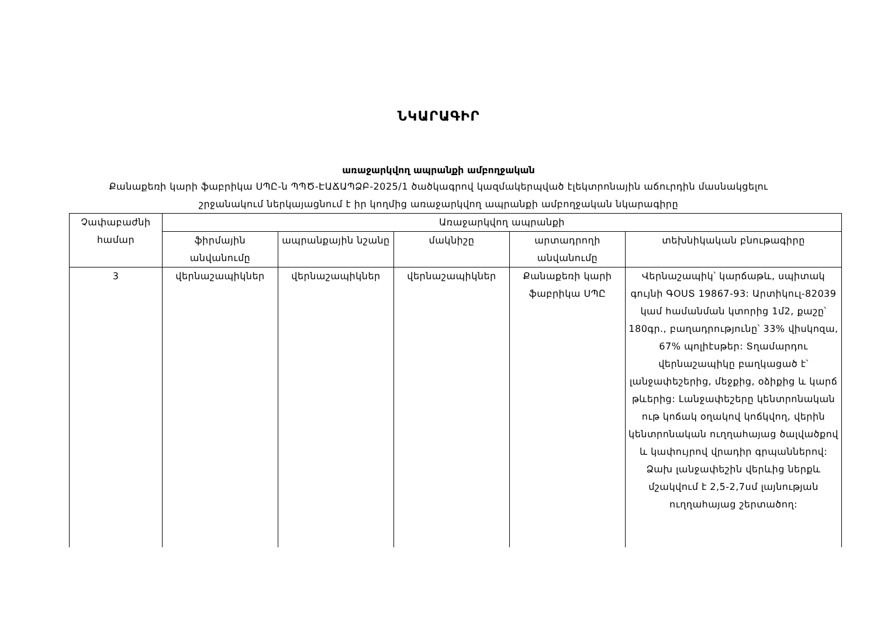ՆԿԱՐԱԳԻՐ
առաջարկվող ապրանքի ամբողջական
Քանաքեռի կարի ֆաբրիկա ՍՊԸ-ն ՊՊԾ-ԷԱՃԱՊՁԲ-2025/1 ծածկագրով կազմակերպված էլեկտրոնային աճուրդին մասնակցելու
շրջանակում ներկայացնում է իր կողմից առաջարկվող ապրանքի ամբողջական նկարագիրը
| Չափաբաժնի համար | Առաջարկվող ապրանքի | | | | |
| --- | --- | --- | --- | --- | --- |
| | ֆիրմային անվանումը | ապրանքային նշանը | մակնիշը | արտադրողի անվանումը | տեխնիկական բնութագիրը |
| 3 | վերնաշապիկներ | վերնաշապիկներ | վերնաշապիկներ | Քանաքեռի կարի ֆաբրիկա ՍՊԸ | Վերնաշապիկ՝ կարճաթև, սպիտակ գույնի ԳՕՍՏ 19867-93: Արտիկուլ-82039 կամ համանման կտորից 1մ2, քաշը՝ 180գր., բաղադրությունը՝ 33% վիսկոզա, 67% պոլիէսթեր: Տղամարդու վերնաշապիկը բաղկացած է՝ լանջափեշերից, մեջքից, օձիքից և կարճ թևերից: Լանջափեշերը կենտրոնական ութ կոճակ օղակով կոճկվող, վերին կենտրոնական ուղղահայաց ծալվածքով և կափույրով վրադիր գրպաններով: Ձախ լանջափեշին վերևից ներքև մշակվում է 2,5-2,7սմ լայնության ուղղահայաց շերտածող: |